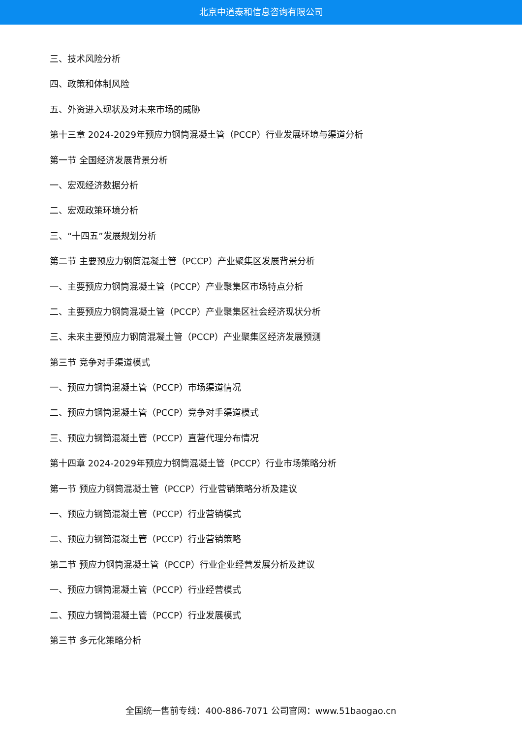北京中道泰和信息咨询有限公司
三、技术风险分析
四、政策和体制风险
五、外资进入现状及对未来市场的威胁
第十三章 2024-2029年预应力钢筒混凝土管（PCCP）行业发展环境与渠道分析
第一节 全国经济发展背景分析
一、宏观经济数据分析
二、宏观政策环境分析
三、“十四五”发展规划分析
第二节 主要预应力钢筒混凝土管（PCCP）产业聚集区发展背景分析
一、主要预应力钢筒混凝土管（PCCP）产业聚集区市场特点分析
二、主要预应力钢筒混凝土管（PCCP）产业聚集区社会经济现状分析
三、未来主要预应力钢筒混凝土管（PCCP）产业聚集区经济发展预测
第三节 竞争对手渠道模式
一、预应力钢筒混凝土管（PCCP）市场渠道情况
二、预应力钢筒混凝土管（PCCP）竞争对手渠道模式
三、预应力钢筒混凝土管（PCCP）直营代理分布情况
第十四章 2024-2029年预应力钢筒混凝土管（PCCP）行业市场策略分析
第一节 预应力钢筒混凝土管（PCCP）行业营销策略分析及建议
一、预应力钢筒混凝土管（PCCP）行业营销模式
二、预应力钢筒混凝土管（PCCP）行业营销策略
第二节 预应力钢筒混凝土管（PCCP）行业企业经营发展分析及建议
一、预应力钢筒混凝土管（PCCP）行业经营模式
二、预应力钢筒混凝土管（PCCP）行业发展模式
第三节 多元化策略分析
全国统一售前专线：400-886-7071 公司官网：www.51baogao.cn